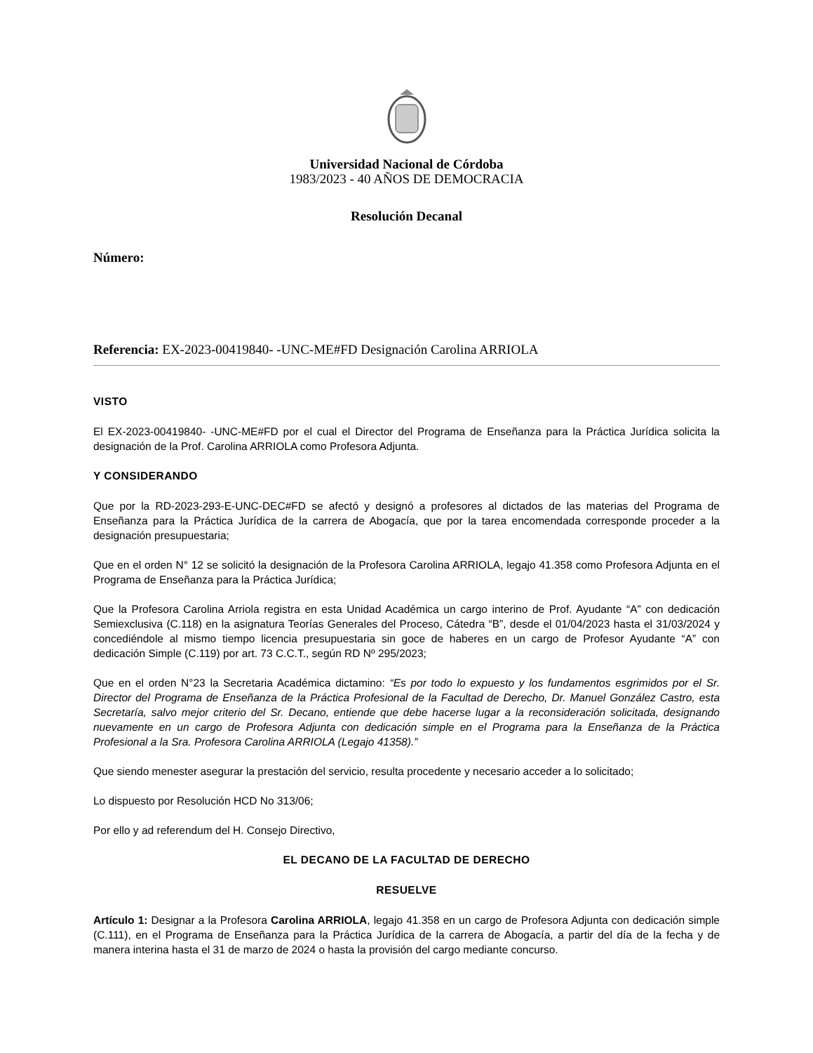Universidad Nacional de Córdoba
1983/2023 - 40 AÑOS DE DEMOCRACIA
Resolución Decanal
Número:
Referencia: EX-2023-00419840- -UNC-ME#FD Designación Carolina ARRIOLA
VISTO
El EX-2023-00419840- -UNC-ME#FD por el cual el Director del Programa de Enseñanza para la Práctica Jurídica solicita la designación de la Prof. Carolina ARRIOLA como Profesora Adjunta.
Y CONSIDERANDO
Que por la RD-2023-293-E-UNC-DEC#FD se afectó y designó a profesores al dictados de las materias del Programa de Enseñanza para la Práctica Jurídica de la carrera de Abogacía, que por la tarea encomendada corresponde proceder a la designación presupuestaria;
Que en el orden N° 12 se solicitó la designación de la Profesora Carolina ARRIOLA, legajo 41.358 como Profesora Adjunta en el Programa de Enseñanza para la Práctica Jurídica;
Que la Profesora Carolina Arriola registra en esta Unidad Académica un cargo interino de Prof. Ayudante “A” con dedicación Semiexclusiva (C.118) en la asignatura Teorías Generales del Proceso, Cátedra “B”, desde el 01/04/2023 hasta el 31/03/2024 y concediéndole al mismo tiempo licencia presupuestaria sin goce de haberes en un cargo de Profesor Ayudante “A” con dedicación Simple (C.119) por art. 73 C.C.T., según RD Nº 295/2023;
Que en el orden N°23 la Secretaria Académica dictamino: “Es por todo lo expuesto y los fundamentos esgrimidos por el Sr. Director del Programa de Enseñanza de la Práctica Profesional de la Facultad de Derecho, Dr. Manuel González Castro, esta Secretaría, salvo mejor criterio del Sr. Decano, entiende que debe hacerse lugar a la reconsideración solicitada, designando nuevamente en un cargo de Profesora Adjunta con dedicación simple en el Programa para la Enseñanza de la Práctica Profesional a la Sra. Profesora Carolina ARRIOLA (Legajo 41358).”
Que siendo menester asegurar la prestación del servicio, resulta procedente y necesario acceder a lo solicitado;
Lo dispuesto por Resolución HCD No 313/06;
Por ello y ad referendum del H. Consejo Directivo,
EL DECANO DE LA FACULTAD DE DERECHO
RESUELVE
Artículo 1: Designar a la Profesora Carolina ARRIOLA, legajo 41.358 en un cargo de Profesora Adjunta con dedicación simple (C.111), en el Programa de Enseñanza para la Práctica Jurídica de la carrera de Abogacía, a partir del día de la fecha y de manera interina hasta el 31 de marzo de 2024 o hasta la provisión del cargo mediante concurso.